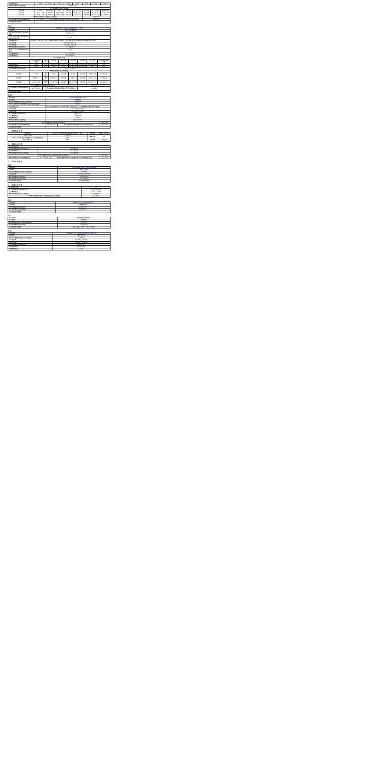| 其他债务融资 | 0.00 | 0.00 | 0.00 | 0.00 | 0.00 | 0.00 | 0.00 | 0.00 |
| 债务存续期内项目总收益 | 155,693.73 | | | | | | | |
| 债务存续期内项目分年收益 | | | | | | | | |
| 2024年 | 0.00 | 2025年 | 0.00 | 2026年 | 4,725.92 | 2027年 | 4,725.92 | 4,841.40 |
| 2029年 | 4,841.40 | 2031年 | 4,841.40 | 2032年 | 4,962.37 | 2033年 | 4,962.37 | 5,087.20 |
| 2034年 | 5,087.20 | 2037年 | 5,087.20 | 2038年 | 5,215.72 | 2039年 | 5,215.72 | 5,348.07 |
| 债务存续期内项目收益/项目总投资 | | | | | | 334.08% | | |
| 债务存续期内项目收益覆盖本金 | 30,000.00 | 债务存续期内项目收益/项目总债务融资本金 | | | | 311.08% | | |
| 项目收益预测依据 | | | | | | | | |
项目2
| 项目名称 | 昆明经开产业园区基础设施项目（一期） | | | | | | | |
| 项目类型 | 产业园区基础设施 | | | | | | | |
| 本只专项债券中用于该项目的金额 | 30,000.00 | | | | | | | |
| 其中：用于符合条件的重大项目资本金的金额 | 0.00 | | | | | | | |
| 项目简要描述 | 本项目位于园区核心区域，主要建设道路、给排水、电力通信等园区基础设施及公共配套服务工程。 | | | | | | | |
| 项目建设期 | 2022年至2027年 | | | | | | | |
| 项目运营期 | 2023年至2050年 | | | | | | | |
| 债务存续期内项目总投资 | 522,841.90 | | | | | | | |
| 其中：不含专项债券的项目资本金 | 0.00 | | | | | | | |
| 专项债券融资 | 317,000.00 | | | | | | | |
| 其他债务融资 | 100,000.00 | | | | | | | |
| 项目分年融资计划 | | | | | | | | |
| | 2021年及以前年度 | 2022年 | 2023年 | 2024年 | 2025年 | 2026年 | 2027年 | 2029年及以后年度 |
| 专项债券融资 | 0.00 | 0.00 | 3,000.00 | 100,000.00 | 60,000.00 | 23,000.00 | 44,500.00 | 0.00 |
| 其他债务融资 | 0.00 | 0.00 | 0.00 | 0.00 | 30,000.00 | 30,000.00 | 0.00 | 0.00 |
| 债务存续期内项目总收益 | 1,223,518.28 | | | | | | | |
| 债务存续期内项目分年收益 | | | | | | | | |
| 2024年 | 0.00 | 2025年 | 0.00 | 2026年 | 0.00 | 2027年 | 7,602.38 | 37,987.45 |
| 2029年 | 5,660.11 | 2031年 | 5,660.11 | 2032年 | 5,711.11 | 2033年 | 6,541.14 | 6,584.14 |
| 2044年 | 14,181.73 | 2048年 | 14,327.38 | 2049年 | 14,327.38 | 2050年 | 212,005.81 | 447,421.39 |
| 债务存续期内项目收益/项目总投资 | | | | | | 234.00% | | |
| 债务存续期内项目收益覆盖本金 | 417,000.00 | 债务存续期内项目收益/项目总债务融资本金 | | | | 293.40% | | |
| 项目收益预测依据 | | | | | | | | |
项目3
| 项目名称 | 呈贡区学前教育提升工程 | | |
| 项目类型 | 学前教育 | | |
| 本只专项债券中用于该项目的金额 | 7,000.00 | | |
| 其中：用于符合条件的重大项目资本金的金额 | 0.00 | | |
| 项目简要描述 | 本项目包括新建幼儿园及配套工程、改扩建幼儿园、校舍维修及室外配套工程等。 | | |
| 项目建设期 | 2022年至2025年 | | |
| 项目运营期 | 2025年至2050年 | | |
| 债务存续期内项目总投资 | 96,100.00 | | |
| 专项债券融资 | 48,000.00 | | |
| 其他债务融资 | 0.00 | | |
| 债务存续期内项目总收益 | 216,209.98 | | |
| 债务存续期内项目收益/项目总投资 | | | 224.98% |
| 债务存续期内项目收益覆盖本金 | 48,000.00 | 债务存续期内项目收益/项目总债务融资本金 | 317.09% |
| 项目收益预测依据 | | | |
一、债券基本信息
| 债券名称 | 2024年宁波市城市有机更新专项债券（一期） | 债券类型 | 棚改专项债券 |
| 计划发行额 | 5,300.00 | 债券期限 | 10年 |
| 其中：用于符合条件的重大项目资本金的金额 | 0.00 | | |
| 信用评级结果 | AAA | 还本方式 | 一次还本 |
二、项目总体信息
| 对应项目数量 | 1 | | |
| 债务存续期内所有项目总投资 | 124,916.00 | | |
| 专项债券融资 | 97,100.00 | | |
| 债务存续期内所有项目总收益 | 325,364.88 | | |
| 债务存续期内所有项目总收益/所有项目总投资 | | | 260.46% |
| 债务存续期内项目收益覆盖本金 | 97,100.00 | 债务存续期内所有项目收益/所有项目总债务融资本金 | 335.08% |
三、项目详细信息
项目1
| 项目名称 | 宁波市镇海区老旧小区改造二期项目 |
| 项目类型 | 棚户区改造 |
| 本只专项债券中用于该项目的金额 | 5,300.00 |
| 项目建设期 | 2023年至2026年 |
| 债务存续期内项目总投资 | 124,916.00 |
| 债务存续期内项目总收益 | 325,364.88 |
| 项目收益预测依据 | 可行性研究报告 |
二、项目总体信息
| 对应项目数量 | 70 | |
| 债务存续期内所有项目总投资 | 8,266,534.88 | |
| 专项债券融资 | 5,459,550.00 | |
| 债务存续期内所有项目总收益 | 17,508,658.12 | |
| 债务存续期内所有项目总收益/所有项目总投资 | | 193.08% |
项目1
| 项目名称 | 慈溪市产业园区基础设施项目 |
| 项目类型 | 产城融合项目 |
| 债务存续期内项目总投资 | 47,612.00 |
| 债务存续期内项目总收益 | 80,898.97 |
| 项目收益预测依据 | |
项目2
| 项目名称 | 宁波市文化体育中心 |
| 项目类型 | 体育文化 |
| 本只专项债券中用于该项目的金额 | 2,000.00 |
| 债务存续期内项目总收益 | 75,188.00 |
| 项目收益预测依据 | 门票、租金、停车、广告、培训等。 |
项目3
| 项目名称 | 宁波高新区东区二期公共停车场配套设施工程 |
| 项目类型 | 城市停车场 |
| 本只专项债券中用于该项目的金额 | 2,200.00 |
| 项目建设期 | 2023年至2025年 |
| 项目运营期 | 2025年至2045年 |
| 债务存续期内项目总投资 | 14,000.00 |
| 专项债券融资 | 10,000.00 |
| 其他债务融资 | 0.00 |